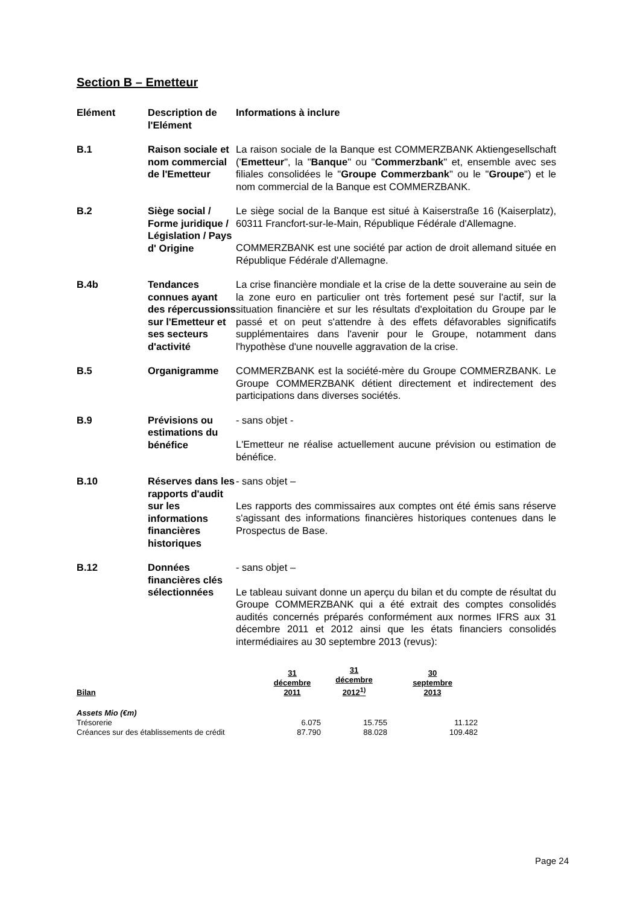Section B – Emetteur
| Elément | Description de l'Elément | Informations à inclure |
| B.1 | Raison sociale et nom commercial de l'Emetteur | La raison sociale de la Banque est COMMERZBANK Aktiengesellschaft (' Emetteur ", la " Banque " ou " Commerzbank " et, ensemble avec ses filiales consolidées le " Groupe Commerzbank " ou le " Groupe ") et le nom commercial de la Banque est COMMERZBANK. |
| B.2 | Siège social / Forme juridique / Législation / Pays d' Origine | Le siège social de la Banque est situé à Kaiserstraße 16 (Kaiserplatz), 60311 Francfort-sur-le-Main, République Fédérale d'Allemagne. COMMERZBANK est une société par action de droit allemand située en République Fédérale d'Allemagne. |
| B.4b | Tendances connues ayant des répercussions sur l'Emetteur et ses secteurs d'activité | La crise financière mondiale et la crise de la dette souveraine au sein de la zone euro en particulier ont très fortement pesé sur l'actif, sur la situation financière et sur les résultats d'exploitation du Groupe par le passé et on peut s'attendre à des effets défavorables significatifs supplémentaires dans l'avenir pour le Groupe, notamment dans l'hypothèse d'une nouvelle aggravation de la crise. |
| B.5 | Organigramme | COMMERZBANK est la société-mère du Groupe COMMERZBANK. Le Groupe COMMERZBANK détient directement et indirectement des participations dans diverses sociétés. |
| B.9 | Prévisions ou estimations du bénéfice | - sans objet - L'Emetteur ne réalise actuellement aucune prévision ou estimation de bénéfice. |
| B.10 | Réserves dans les rapports d'audit sur les informations financières historiques | - sans objet – Les rapports des commissaires aux comptes ont été émis sans réserve s'agissant des informations financières historiques contenues dans le Prospectus de Base. |
| B.12 | Données financières clés sélectionnées | - sans objet – Le tableau suivant donne un aperçu du bilan et du compte de résultat du Groupe COMMERZBANK qui a été extrait des comptes consolidés audités concernés préparés conformément aux normes IFRS aux 31 décembre 2011 et 2012 ainsi que les états financiers consolidés intermédiaires au 30 septembre 2013 (revus): |
| Bilan | 31 décembre 2011 | 31 décembre 2012<sup>1)</sup> | 30 septembre 2013 |
| --- | --- | --- | --- |
| Assets Mio (€m) | | | |
| Trésorerie | 6.075 | 15.755 | 11.122 |
| Créances sur des établissements de crédit | 87.790 | 88.028 | 109.482 |
Page 24